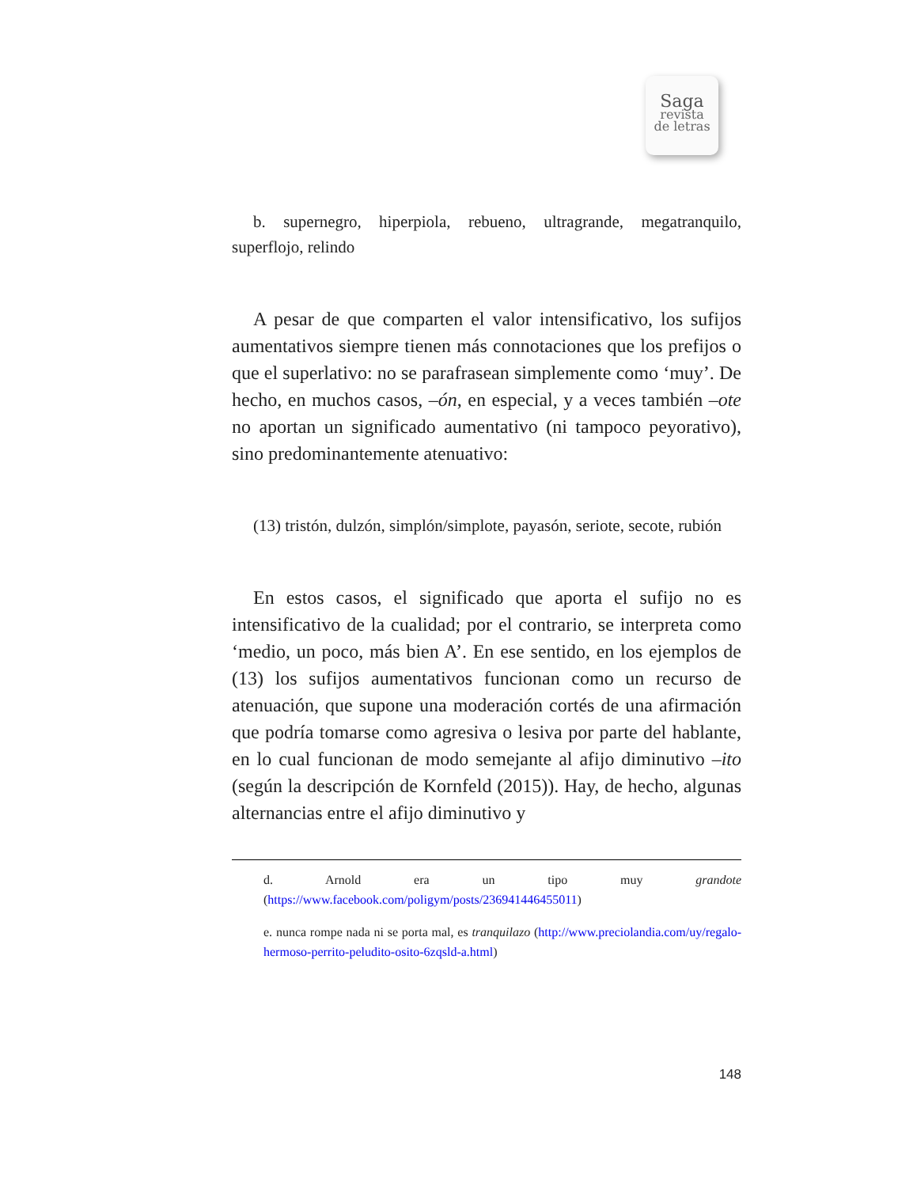Saga
revista
de letras
b. supernegro, hiperpiola, rebueno, ultragrande, megatranquilo, superflojo, relindo
A pesar de que comparten el valor intensificativo, los sufijos aumentativos siempre tienen más connotaciones que los prefijos o que el superlativo: no se parafrasean simplemente como ‘muy’. De hecho, en muchos casos, –ón, en especial, y a veces también –ote no aportan un significado aumentativo (ni tampoco peyorativo), sino predominantemente atenuativo:
(13) tristón, dulzón, simplón/simplote, payasón, seriote, secote, rubión
En estos casos, el significado que aporta el sufijo no es intensificativo de la cualidad; por el contrario, se interpreta como ‘medio, un poco, más bien A’. En ese sentido, en los ejemplos de (13) los sufijos aumentativos funcionan como un recurso de atenuación, que supone una moderación cortés de una afirmación que podría tomarse como agresiva o lesiva por parte del hablante, en lo cual funcionan de modo semejante al afijo diminutivo –ito (según la descripción de Kornfeld (2015)). Hay, de hecho, algunas alternancias entre el afijo diminutivo y
d. Arnold era un tipo muy grandote (https://www.facebook.com/poligym/posts/236941446455011)
e. nunca rompe nada ni se porta mal, es tranquilazo (http://www.preciolandia.com/uy/regalo-hermoso-perrito-peludito-osito-6zqsld-a.html)
148